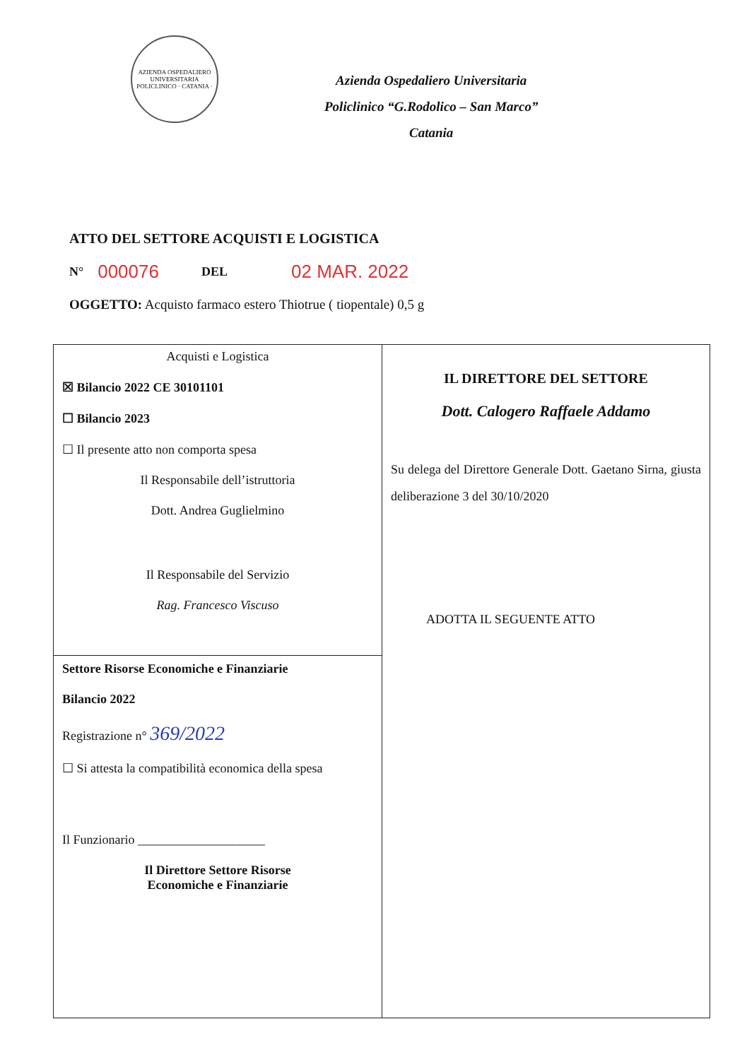AZIENDA OSPEDALIERO UNIVERSITARIA POLICLINICO · CATANIA ·
Azienda Ospedaliero Universitaria
Policlinico “G.Rodolico – San Marco”
Catania
ATTO DEL SETTORE ACQUISTI E LOGISTICA
N° 000076 DEL 02 MAR. 2022
OGGETTO: Acquisto farmaco estero Thiotrue ( tiopentale) 0,5 g
| Acquisti e Logistica ☒ Bilancio 2022 CE 30101101 ☐ Bilancio 2023 ☐ Il presente atto non comporta spesa Il Responsabile dell’istruttoria Dott. Andrea Guglielmino Il Responsabile del Servizio Rag. Francesco Viscuso Settore Risorse Economiche e Finanziarie Bilancio 2022 Registrazione n° 369/2022 ☐ Si attesta la compatibilità economica della spesa Il Funzionario ____________________ Il Direttore Settore Risorse Economiche e Finanziarie | IL DIRETTORE DEL SETTORE Dott. Calogero Raffaele Addamo Su delega del Direttore Generale Dott. Gaetano Sirna, giusta deliberazione 3 del 30/10/2020 ADOTTA IL SEGUENTE ATTO |